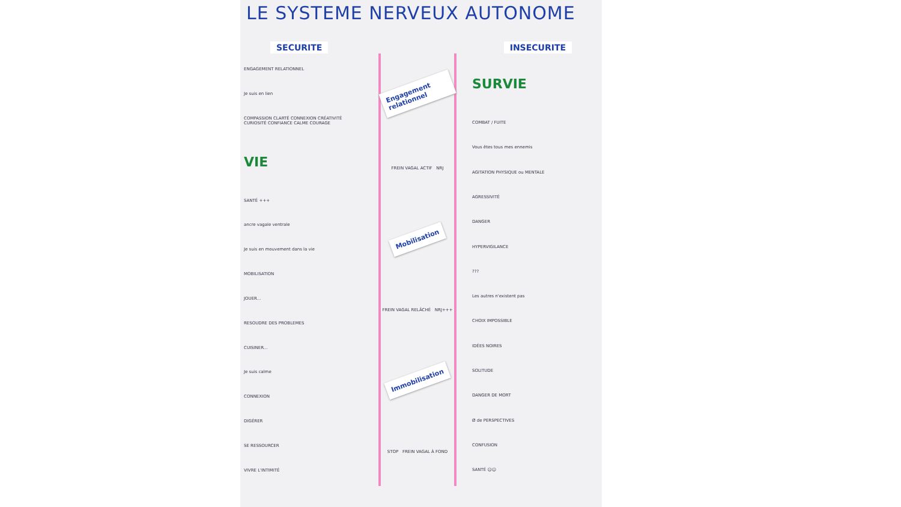LE SYSTEME NERVEUX AUTONOME
SECURITE INSECURITE
ENGAGEMENT RELATIONNEL
Je suis en lien
COMPASSION CLARTÉ CONNEXION CRÉATIVITÉ CURIOSITÉ CONFIANCE CALME COURAGE
VIE
SANTÉ +++
ancre vagale ventrale
Je suis en mouvement dans la vie
MOBILISATION
JOUER...
RESOUDRE DES PROBLEMES
CUISINER...
Je suis calme
CONNEXION
DIGÉRER
SE RESSOURCER
VIVRE L'INTIMITÉ
Engagement relationnel
FREIN VAGAL ACTIF NRJ
Mobilisation
FREIN VAGAL RELÂCHÉ NRJ+++
Immobilisation
STOP FREIN VAGAL À FOND
SURVIE
COMBAT / FUITE
Vous êtes tous mes ennemis
AGITATION PHYSIQUE ou MENTALE
AGRESSIVITÉ
DANGER
HYPERVIGILANCE
???
Les autres n'existent pas
CHOIX IMPOSSIBLE
IDÉES NOIRES
SOLITUDE
DANGER DE MORT
Ø de PERSPECTIVES
CONFUSION
SANTÉ ☹☹